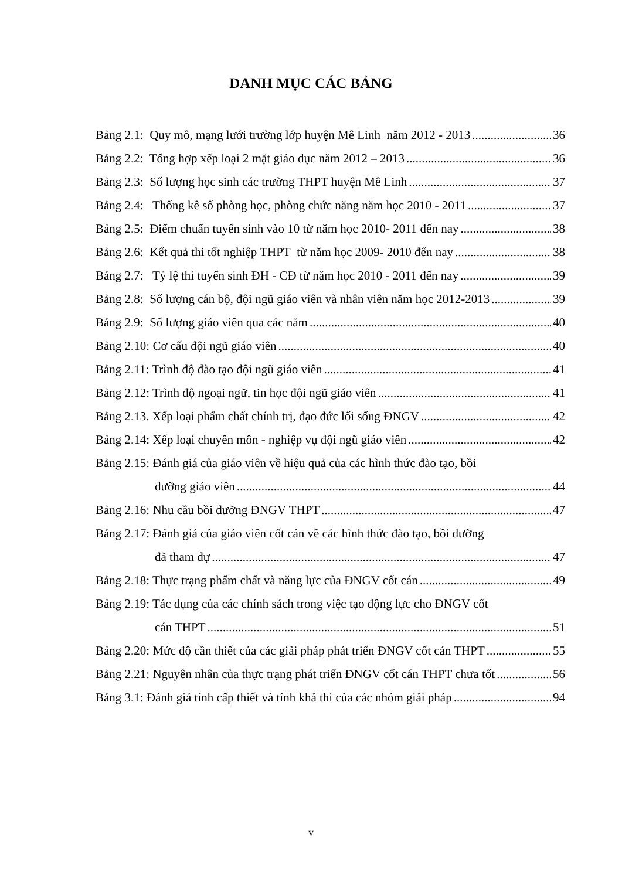DANH MỤC CÁC BẢNG
Bảng 2.1: Quy mô, mạng lưới trường lớp huyện Mê Linh năm 2012 - 2013 36
Bảng 2.2: Tổng hợp xếp loại 2 mặt giáo dục năm 2012 – 2013 36
Bảng 2.3: Số lượng học sinh các trường THPT huyện Mê Linh 37
Bảng 2.4: Thống kê số phòng học, phòng chức năng năm học 2010 - 2011 37
Bảng 2.5: Điểm chuẩn tuyển sinh vào 10 từ năm học 2010- 2011 đến nay 38
Bảng 2.6: Kết quả thi tốt nghiệp THPT từ năm học 2009- 2010 đến nay 38
Bảng 2.7: Tỷ lệ thi tuyển sinh ĐH - CĐ từ năm học 2010 - 2011 đến nay 39
Bảng 2.8: Số lượng cán bộ, đội ngũ giáo viên và nhân viên năm học 2012-2013 39
Bảng 2.9: Số lượng giáo viên qua các năm 40
Bảng 2.10: Cơ cấu đội ngũ giáo viên 40
Bảng 2.11: Trình độ đào tạo đội ngũ giáo viên 41
Bảng 2.12: Trình độ ngoại ngữ, tin học đội ngũ giáo viên 41
Bảng 2.13. Xếp loại phẩm chất chính trị, đạo đức lối sống ĐNGV 42
Bảng 2.14: Xếp loại chuyên môn - nghiệp vụ đội ngũ giáo viên 42
Bảng 2.15: Đánh giá của giáo viên về hiệu quả của các hình thức đào tạo, bồi
dưỡng giáo viên 44
Bảng 2.16: Nhu cầu bồi dưỡng ĐNGV THPT 47
Bảng 2.17: Đánh giá của giáo viên cốt cán về các hình thức đào tạo, bồi dưỡng
đã tham dự 47
Bảng 2.18: Thực trạng phẩm chất và năng lực của ĐNGV cốt cán 49
Bảng 2.19: Tác dụng của các chính sách trong việc tạo động lực cho ĐNGV cốt
cán THPT 51
Bảng 2.20: Mức độ cần thiết của các giải pháp phát triển ĐNGV cốt cán THPT 55
Bảng 2.21: Nguyên nhân của thực trạng phát triển ĐNGV cốt cán THPT chưa tốt 56
Bảng 3.1: Đánh giá tính cấp thiết và tính khả thi của các nhóm giải pháp 94
v